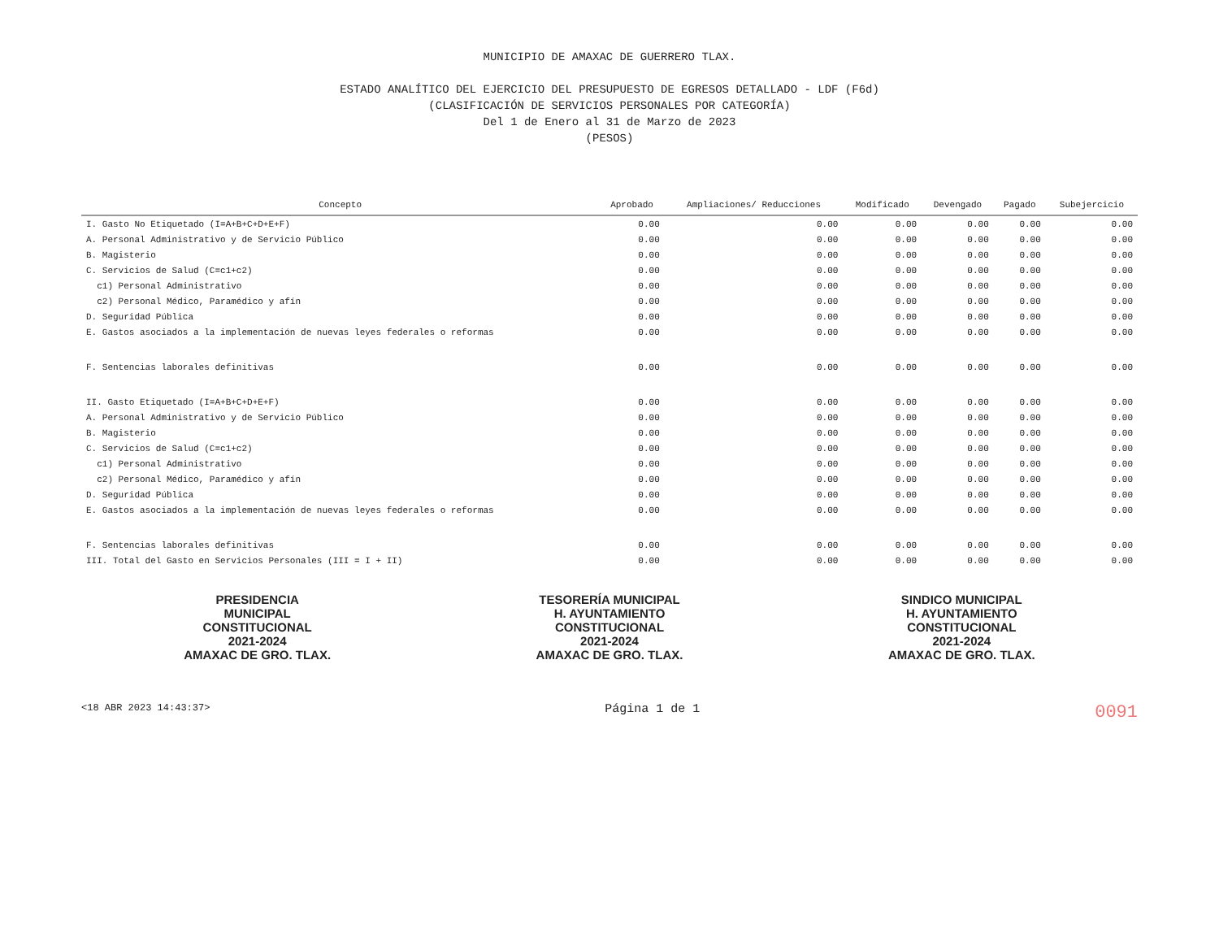MUNICIPIO DE AMAXAC DE GUERRERO TLAX.
ESTADO ANALÍTICO DEL EJERCICIO DEL PRESUPUESTO DE EGRESOS DETALLADO - LDF (F6d)
(CLASIFICACIÓN DE SERVICIOS PERSONALES POR CATEGORÍA)
Del 1 de Enero al 31 de Marzo de 2023
(PESOS)
| Concepto | Aprobado | Ampliaciones/ Reducciones | Modificado | Devengado | Pagado | Subejercicio |
| --- | --- | --- | --- | --- | --- | --- |
| I. Gasto No Etiquetado (I=A+B+C+D+E+F) | 0.00 | 0.00 | 0.00 | 0.00 | 0.00 | 0.00 |
| A. Personal Administrativo y de Servicio Público | 0.00 | 0.00 | 0.00 | 0.00 | 0.00 | 0.00 |
| B. Magisterio | 0.00 | 0.00 | 0.00 | 0.00 | 0.00 | 0.00 |
| C. Servicios de Salud (C=c1+c2) | 0.00 | 0.00 | 0.00 | 0.00 | 0.00 | 0.00 |
| c1) Personal Administrativo | 0.00 | 0.00 | 0.00 | 0.00 | 0.00 | 0.00 |
| c2) Personal Médico, Paramédico y afín | 0.00 | 0.00 | 0.00 | 0.00 | 0.00 | 0.00 |
| D. Seguridad Pública | 0.00 | 0.00 | 0.00 | 0.00 | 0.00 | 0.00 |
| E. Gastos asociados a la implementación de nuevas leyes federales o reformas | 0.00 | 0.00 | 0.00 | 0.00 | 0.00 | 0.00 |
| F. Sentencias laborales definitivas | 0.00 | 0.00 | 0.00 | 0.00 | 0.00 | 0.00 |
| II. Gasto Etiquetado (I=A+B+C+D+E+F) | 0.00 | 0.00 | 0.00 | 0.00 | 0.00 | 0.00 |
| A. Personal Administrativo y de Servicio Público | 0.00 | 0.00 | 0.00 | 0.00 | 0.00 | 0.00 |
| B. Magisterio | 0.00 | 0.00 | 0.00 | 0.00 | 0.00 | 0.00 |
| C. Servicios de Salud (C=c1+c2) | 0.00 | 0.00 | 0.00 | 0.00 | 0.00 | 0.00 |
| c1) Personal Administrativo | 0.00 | 0.00 | 0.00 | 0.00 | 0.00 | 0.00 |
| c2) Personal Médico, Paramédico y afín | 0.00 | 0.00 | 0.00 | 0.00 | 0.00 | 0.00 |
| D. Seguridad Pública | 0.00 | 0.00 | 0.00 | 0.00 | 0.00 | 0.00 |
| E. Gastos asociados a la implementación de nuevas leyes federales o reformas | 0.00 | 0.00 | 0.00 | 0.00 | 0.00 | 0.00 |
| F. Sentencias laborales definitivas | 0.00 | 0.00 | 0.00 | 0.00 | 0.00 | 0.00 |
| III. Total del Gasto en Servicios Personales (III = I + II) | 0.00 | 0.00 | 0.00 | 0.00 | 0.00 | 0.00 |
PRESIDENCIA
MUNICIPAL
CONSTITUCIONAL
2021-2024
AMAXAC DE GRO. TLAX.
TESORERÍA MUNICIPAL
H. AYUNTAMIENTO
CONSTITUCIONAL
2021-2024
AMAXAC DE GRO. TLAX.
SINDICO MUNICIPAL
H. AYUNTAMIENTO
CONSTITUCIONAL
2021-2024
AMAXAC DE GRO. TLAX.
<18 ABR 2023 14:43:37> Página 1 de 1 0091